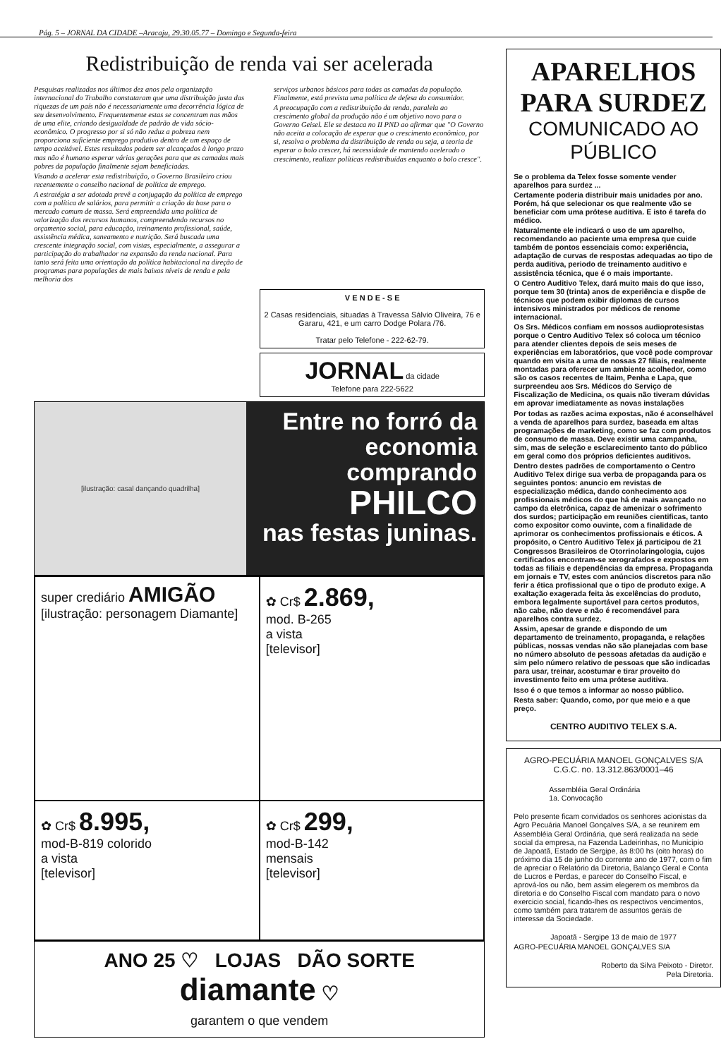Pág. 5 – JORNAL DA CIDADE –Aracaju, 29.30.05.77 – Domingo e Segunda-feira
Redistribuição de renda vai ser acelerada
Pesquisas realizadas nos últimos dez anos pela organização internacional do Trabalho constataram que uma distribuição justa das riquezas de um país não é necessariamente uma decorrência lógica de seu desenvolvimento. Frequentemente estas se concentram nas mãos de uma elite, criando desigualdade de padrão de vida sócio-econômico. O progresso por si só não reduz a pobreza nem proporciona suficiente emprego produtivo dentro de um espaço de tempo aceitável. Estes resultados podem ser alcançados à longo prazo mas não é humano esperar várias gerações para que as camadas mais pobres da população finalmente sejam beneficiadas.
Visando a acelerar esta redistribuição, o Governo Brasileiro criou recentemente o conselho nacional de política de emprego.
A estratégia a ser adotada prevê a conjugação da política de emprego com a política de salários, para permitir a criação da base para o mercado comum de massa. Será empreendida uma política de valorização dos recursos humanos, compreendendo recursos no orçamento social, para educação, treinamento profissional, saúde, assistência médica, saneamento e nutrição. Será buscada uma crescente integração social, com vistas, especialmente, a assegurar a participação do trabalhador na expansão da renda nacional. Para tanto será feita uma orientação da política habitacional na direção de programas para populações de mais baixos níveis de renda e pela melhoria dos
serviços urbanos básicos para todas as camadas da população. Finalmente, está prevista uma política de defesa do consumidor.
A preocupação com a redistribuição da renda, paralela ao crescimento global da produção não é um objetivo novo para o Governo Geisel. Ele se destaca no II PND ao afirmar que "O Governo não aceita a colocação de esperar que o crescimento econômico, por si, resolva o problema da distribuição de renda ou seja, a teoria de esperar o bolo crescer, há necessidade de mantendo acelerado o crescimento, realizar políticas redistribuídas enquanto o bolo cresce".
V E N D E - S E
2 Casas residenciais, situadas à Travessa Sálvio Oliveira, 76 e Gararu, 421, e um carro Dodge Polara /76.
Tratar pelo Telefone - 222-62-79.
JORNAL da cidade
Telefone para 222-5622
[ilustração: casal dançando quadrilha]
Entre no forró da economia comprando
PHILCO
nas festas juninas.
super crediário AMIGÃO
[ilustração: personagem Diamante]
✿ Cr$ 2.869,
mod. B-265
a vista
[televisor]
✿ Cr$ 8.995,
mod-B-819 colorido
a vista
[televisor]
✿ Cr$ 299,
mod-B-142
mensais
[televisor]
ANO 25 ♡ LOJAS DÃO SORTE
diamante ♡
garantem o que vendem
APARELHOS PARA SURDEZ
COMUNICADO AO PÚBLICO
Se o problema da Telex fosse somente vender aparelhos para surdez ...
Certamente poderia distribuir mais unidades por ano. Porém, há que selecionar os que realmente vão se beneficiar com uma prótese auditiva. E isto é tarefa do médico.
Naturalmente ele indicará o uso de um aparelho, recomendando ao paciente uma empresa que cuide também de pontos essenciais como: experiência, adaptação de curvas de respostas adequadas ao tipo de perda auditiva, periodo de treinamento auditivo e assistência técnica, que é o mais importante.
O Centro Auditivo Telex, dará muito mais do que isso, porque tem 30 (trinta) anos de experiência e dispõe de técnicos que podem exibir diplomas de cursos intensivos ministrados por médicos de renome internacional.
Os Srs. Médicos confiam em nossos audioprotesistas porque o Centro Auditivo Telex só coloca um técnico para atender clientes depois de seis meses de experiências em laboratórios, que você pode comprovar quando em visita a uma de nossas 27 filiais, realmente montadas para oferecer um ambiente acolhedor, como são os casos recentes de Itaim, Penha e Lapa, que surpreendeu aos Srs. Médicos do Serviço de Fiscalização de Medicina, os quais não tiveram dúvidas em aprovar imediatamente as novas instalações
Por todas as razões acima expostas, não é aconselhável a venda de aparelhos para surdez, baseada em altas programações de marketing, como se faz com produtos de consumo de massa. Deve existir uma campanha, sim, mas de seleção e esclarecimento tanto do público em geral como dos próprios deficientes auditivos.
Dentro destes padrões de comportamento o Centro Auditivo Telex dirige sua verba de propaganda para os seguintes pontos: anuncio em revistas de especialização médica, dando conhecimento aos profissionais médicos do que há de mais avançado no campo da eletrônica, capaz de amenizar o sofrimento dos surdos; participação em reuniões cientificas, tanto como expositor como ouvinte, com a finalidade de aprimorar os conhecimentos profissionais e éticos. A propósito, o Centro Auditivo Telex já participou de 21 Congressos Brasileiros de Otorrinolaringologia, cujos certificados encontram-se xerografados e expostos em todas as filiais e dependências da empresa. Propaganda em jornais e TV, estes com anúncios discretos para não ferir a ética profissional que o tipo de produto exige. A exaltação exagerada feita às excelências do produto, embora legalmente suportável para certos produtos, não cabe, não deve e não é recomendável para aparelhos contra surdez.
Assim, apesar de grande e dispondo de um departamento de treinamento, propaganda, e relações públicas, nossas vendas não são planejadas com base no número absoluto de pessoas afetadas da audição e sim pelo número relativo de pessoas que são indicadas para usar, treinar, acostumar e tirar proveito do investimento feito em uma prótese auditiva.
Isso é o que temos a informar ao nosso público.
Resta saber: Quando, como, por que meio e a que preço.
CENTRO AUDITIVO TELEX S.A.
AGRO-PECUÁRIA MANOEL GONÇALVES S/A
C.G.C. no. 13.312.863/0001–46
Assembléia Geral Ordinária
1a. Convocação
Pelo presente ficam convidados os senhores acionistas da Agro Pecuária Manoel Gonçalves S/A, a se reunirem em Assembléia Geral Ordinária, que será realizada na sede social da empresa, na Fazenda Ladeirinhas, no Municipio de Japoatã, Estado de Sergipe, às 8:00 hs (oito horas) do próximo dia 15 de junho do corrente ano de 1977, com o fim de apreciar o Relatório da Diretoria, Balanço Geral e Conta de Lucros e Perdas, e parecer do Conselho Fiscal, e aprová-los ou não, bem assim elegerem os membros da diretoria e do Conselho Fiscal com mandato para o novo exercicio social, ficando-lhes os respectivos vencimentos, como também para tratarem de assuntos gerais de interesse da Sociedade.
Japoatã - Sergipe 13 de maio de 1977
AGRO-PECUÁRIA MANOEL GONÇALVES S/A
Roberto da Silva Peixoto - Diretor.
Pela Diretoria.